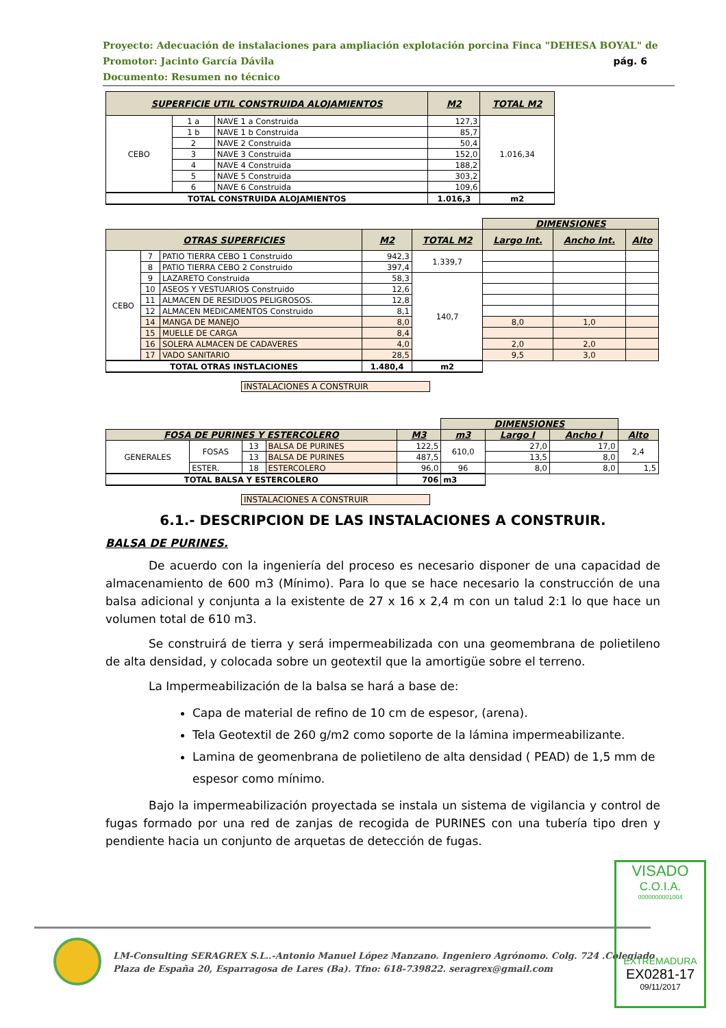Proyecto: Adecuación de instalaciones para ampliación explotación porcina Finca "DEHESA BOYAL" de
Promotor: Jacinto García Dávila pág. 6
Documento: Resumen no técnico
| SUPERFICIE UTIL CONSTRUIDA ALOJAMIENTOS | | | M2 | TOTAL M2 |
| --- | --- | --- | --- | --- |
| CEBO | 1 a | NAVE 1 a Construida | 127,3 | 1.016,34 |
| | 1 b | NAVE 1 b Construida | 85,7 | |
| | 2 | NAVE 2 Construida | 50,4 | |
| | 3 | NAVE 3 Construida | 152,0 | |
| | 4 | NAVE 4 Construida | 188,2 | |
| | 5 | NAVE 5 Construida | 303,2 | |
| | 6 | NAVE 6 Construida | 109,6 | |
| TOTAL CONSTRUIDA ALOJAMIENTOS | | | 1.016,3 | m2 |
| | | | | | DIMENSIONES | | |
| OTRAS SUPERFICIES | | | M2 | TOTAL M2 | Largo Int. | Ancho Int. | Alto |
| CEBO | 7 | PATIO TIERRA CEBO 1 Construido | 942,3 | 1.339,7 | | | |
| | 8 | PATIO TIERRA CEBO 2 Construido | 397,4 | | | | |
| | 9 | LAZARETO Construida | 58,3 | 140,7 | | | |
| | 10 | ASEOS Y VESTUARIOS Construido | 12,6 | | | | |
| | 11 | ALMACEN DE RESIDUOS PELIGROSOS. | 12,8 | | | | |
| | 12 | ALMACEN MEDICAMENTOS Construido | 8,1 | | | | |
| | 14 | MANGA DE MANEJO | 8,0 | | 8,0 | 1,0 | |
| | 15 | MUELLE DE CARGA | 8,4 | | | | |
| | 16 | SOLERA ALMACEN DE CADAVERES | 4,0 | | 2,0 | 2,0 | |
| | 17 | VADO SANITARIO | 28,5 | | 9,5 | 3,0 | |
| TOTAL OTRAS INSTLACIONES | | | 1.480,4 | m2 | | | |
INSTALACIONES A CONSTRUIR
| | | | | | DIMENSIONES | | | |
| FOSA DE PURINES Y ESTERCOLERO | | | | M3 | m3 | Largo I | Ancho I | Alto |
| GENERALES | FOSAS | 13 | BALSA DE PURINES | 122,5 | 610,0 | 27,0 | 17,0 | 2,4 |
| | | 13 | BALSA DE PURINES | 487,5 | | 13,5 | 8,0 | |
| | ESTER. | 18 | ESTERCOLERO | 96,0 | 96 | 8,0 | 8,0 | 1,5 |
| TOTAL BALSA Y ESTERCOLERO | | | | 706 | m3 | | | |
INSTALACIONES A CONSTRUIR
6.1.- DESCRIPCION DE LAS INSTALACIONES A CONSTRUIR.
BALSA DE PURINES.
De acuerdo con la ingeniería del proceso es necesario disponer de una capacidad de almacenamiento de 600 m3 (Mínimo). Para lo que se hace necesario la construcción de una balsa adicional y conjunta a la existente de 27 x 16 x 2,4 m con un talud 2:1 lo que hace un volumen total de 610 m3.
Se construirá de tierra y será impermeabilizada con una geomembrana de polietileno de alta densidad, y colocada sobre un geotextil que la amortigüe sobre el terreno.
La Impermeabilización de la balsa se hará a base de:
Capa de material de refino de 10 cm de espesor, (arena).
Tela Geotextil de 260 g/m2 como soporte de la lámina impermeabilizante.
Lamina de geomenbrana de polietileno de alta densidad ( PEAD) de 1,5 mm de espesor como mínimo.
Bajo la impermeabilización proyectada se instala un sistema de vigilancia y control de fugas formado por una red de zanjas de recogida de PURINES con una tubería tipo dren y pendiente hacia un conjunto de arquetas de detección de fugas.
LM-Consulting SERAGREX S.L..-Antonio Manuel López Manzano. Ingeniero Agrónomo. Colg. 724 .Colegiado
Plaza de España 20, Esparragosa de Lares (Ba). Tfno: 618-739822. seragrex@gmail.com
VISADO
C.O.I.A.
0000000001004
EXTREMADURA
EX0281-17
09/11/2017